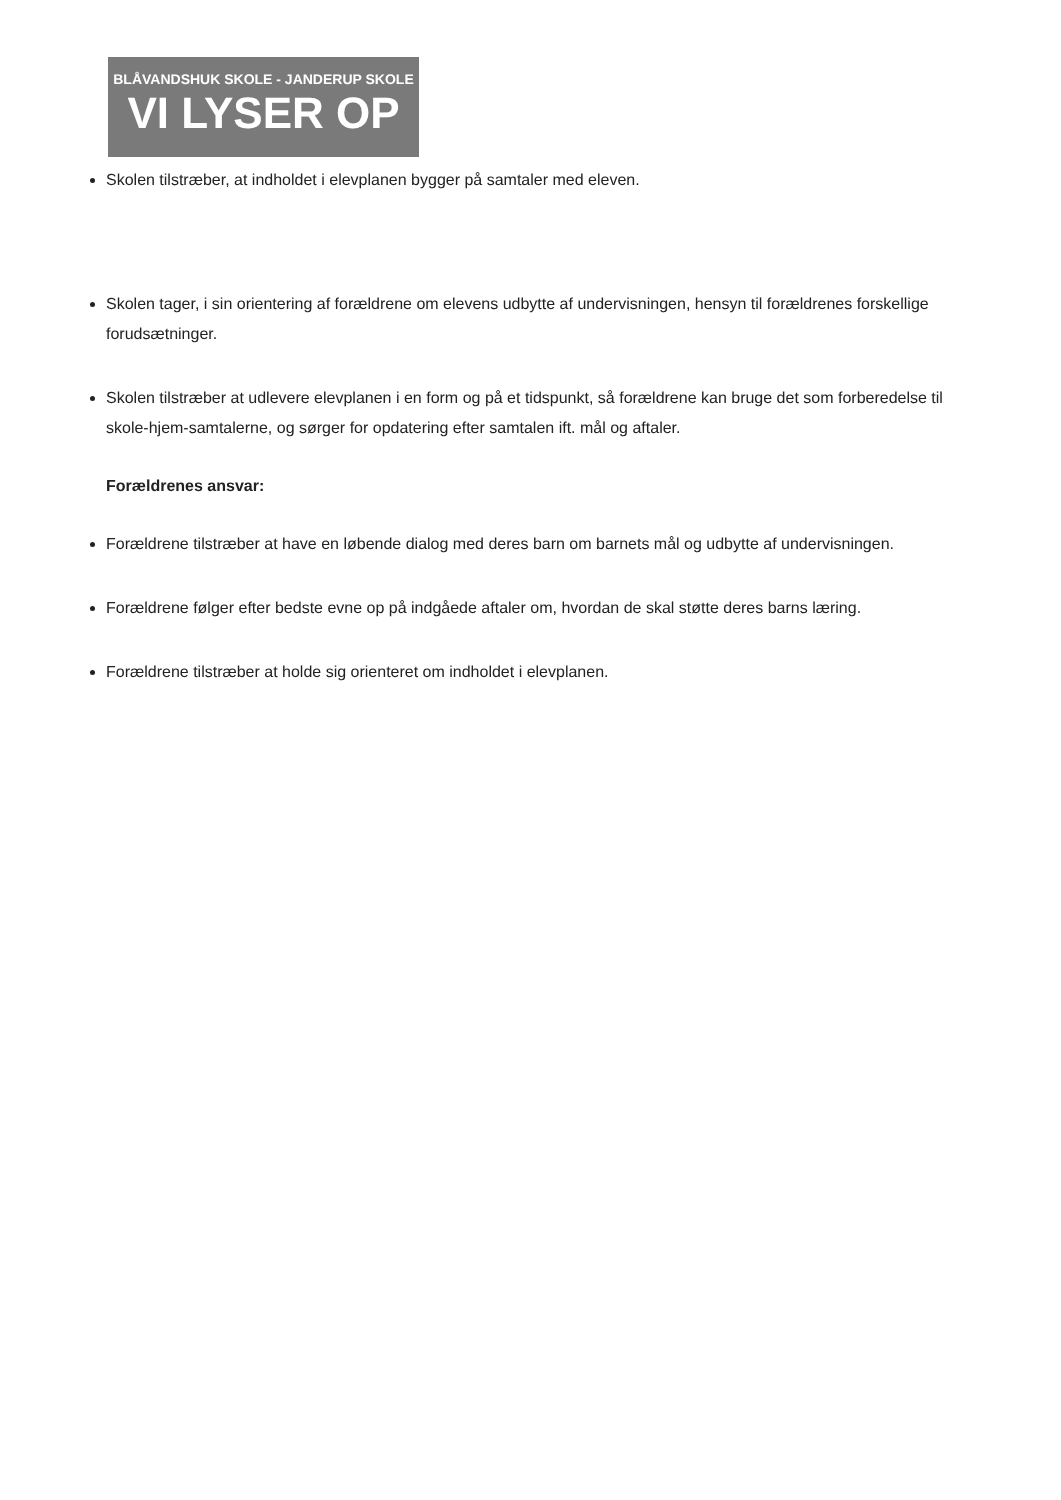BLÅVANDSHUK SKOLE - JANDERUP SKOLE
VI LYSER OP
Skolen tilstræber, at indholdet i elevplanen bygger på samtaler med eleven.
Skolen tager, i sin orientering af forældrene om elevens udbytte af undervisningen, hensyn til forældrenes forskellige forudsætninger.
Skolen tilstræber at udlevere elevplanen i en form og på et tidspunkt, så forældrene kan bruge det som forberedelse til skole-hjem-samtalerne, og sørger for opdatering efter samtalen ift. mål og aftaler.
Forældrenes ansvar:
Forældrene tilstræber at have en løbende dialog med deres barn om barnets mål og udbytte af undervisningen.
Forældrene følger efter bedste evne op på indgåede aftaler om, hvordan de skal støtte deres barns læring.
Forældrene tilstræber at holde sig orienteret om indholdet i elevplanen.